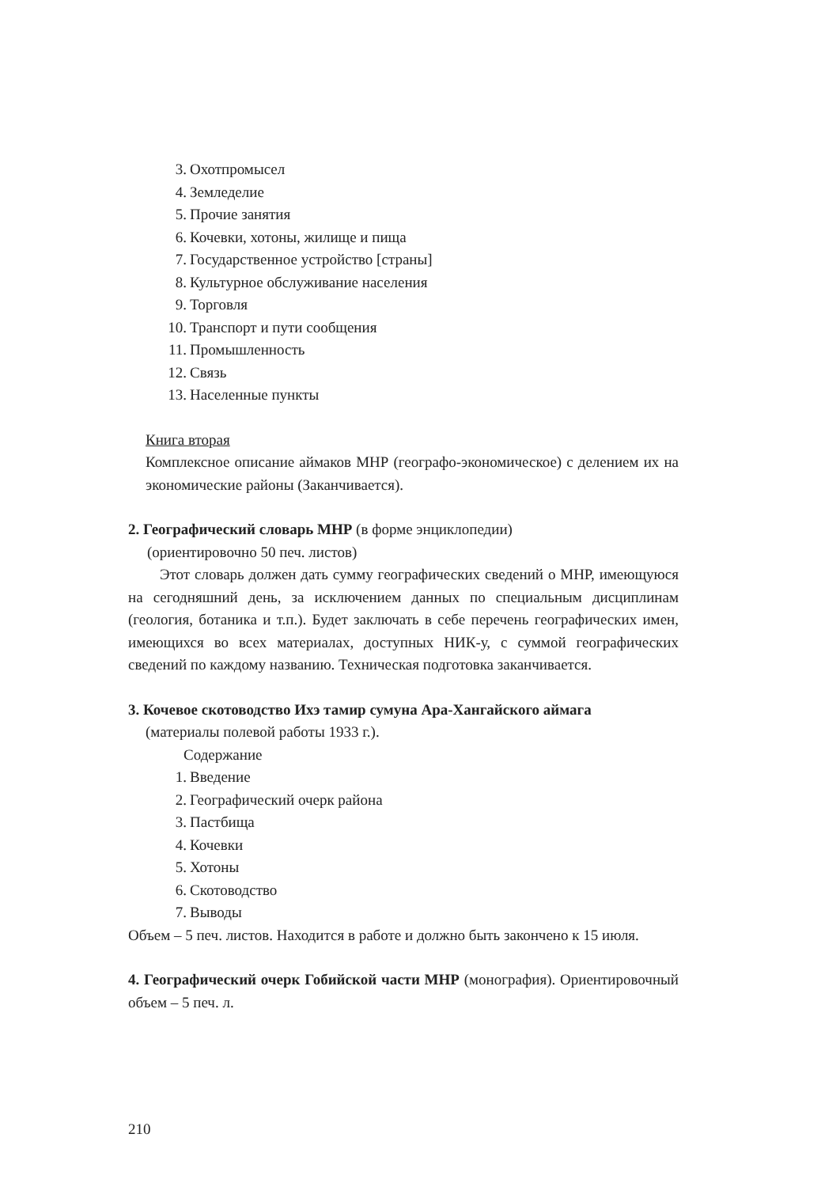3. Охотпромысел
4. Земледелие
5. Прочие занятия
6. Кочевки, хотоны, жилище и пища
7. Государственное устройство [страны]
8. Культурное обслуживание населения
9. Торговля
10. Транспорт и пути сообщения
11. Промышленность
12. Связь
13. Населенные пункты
Книга вторая
Комплексное описание аймаков МНР (географо-экономическое) с делением их на экономические районы (Заканчивается).
2. Географический словарь МНР (в форме энциклопедии)
(ориентировочно 50 печ. листов)
Этот словарь должен дать сумму географических сведений о МНР, имеющуюся на сегодняшний день, за исключением данных по специальным дисциплинам (геология, ботаника и т.п.). Будет заключать в себе перечень географических имен, имеющихся во всех материалах, доступных НИК-у, с суммой географических сведений по каждому названию. Техническая подготовка заканчивается.
3. Кочевое скотоводство Ихэ тамир сумуна Ара-Хангайского аймага
(материалы полевой работы 1933 г.).
Содержание
1. Введение
2. Географический очерк района
3. Пастбища
4. Кочевки
5. Хотоны
6. Скотоводство
7. Выводы
Объем – 5 печ. листов. Находится в работе и должно быть закончено к 15 июля.
4. Географический очерк Гобийской части МНР (монография). Ориентировочный объем – 5 печ. л.
210